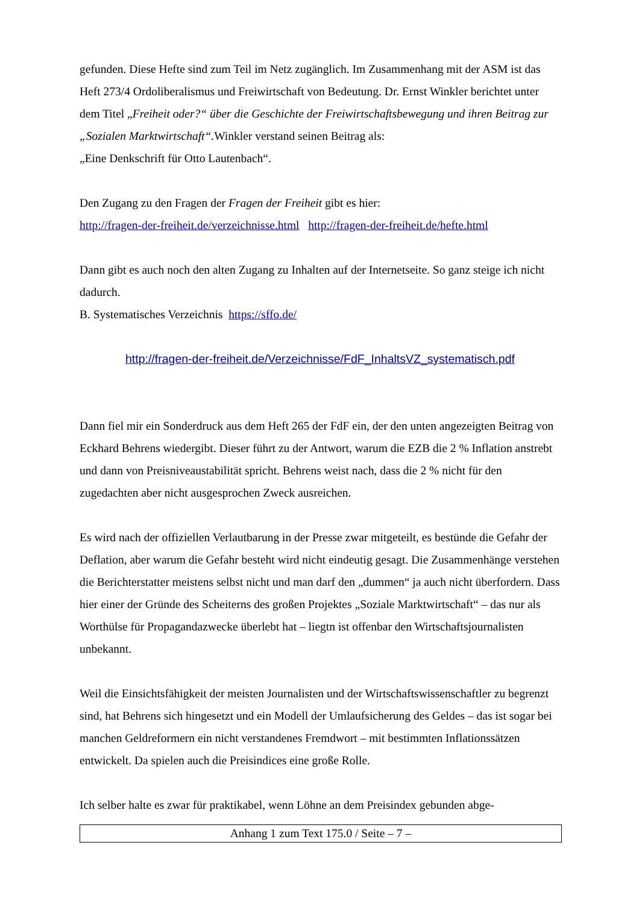gefunden. Diese Hefte sind zum Teil im Netz zugänglich. Im Zusammenhang mit der ASM ist das Heft 273/4 Ordoliberalismus und Freiwirtschaft von Bedeutung. Dr. Ernst Winkler berichtet unter dem Titel „Freiheit oder?“ über die Geschichte der Freiwirtschaftsbewegung und ihren Beitrag zur „Sozialen Marktwirtschaft“. Winkler verstand seinen Beitrag als:
„Eine Denkschrift für Otto Lautenbach“.
Den Zugang zu den Fragen der Fragen der Freiheit gibt es hier:
http://fragen-der-freiheit.de/verzeichnisse.html http://fragen-der-freiheit.de/hefte.html
Dann gibt es auch noch den alten Zugang zu Inhalten auf der Internetseite. So ganz steige ich nicht dadurch.
B. Systematisches Verzeichnis https://sffo.de/
http://fragen-der-freiheit.de/Verzeichnisse/FdF_InhaltsVZ_systematisch.pdf
Dann fiel mir ein Sonderdruck aus dem Heft 265 der FdF ein, der den unten angezeigten Beitrag von Eckhard Behrens wiedergibt. Dieser führt zu der Antwort, warum die EZB die 2 % Inflation anstrebt und dann von Preisniveaustabilität spricht. Behrens weist nach, dass die 2 % nicht für den zugedachten aber nicht ausgesprochen Zweck ausreichen.
Es wird nach der offiziellen Verlautbarung in der Presse zwar mitgeteilt, es bestünde die Gefahr der Deflation, aber warum die Gefahr besteht wird nicht eindeutig gesagt. Die Zusammenhänge verstehen die Berichterstatter meistens selbst nicht und man darf den „dummen“ ja auch nicht überfordern. Dass hier einer der Gründe des Scheiterns des großen Projektes „Soziale Marktwirtschaft“ – das nur als Worthülse für Propagandazwecke überlebt hat – liegtn ist offenbar den Wirtschaftsjournalisten unbekannt.
Weil die Einsichtsfähigkeit der meisten Journalisten und der Wirtschaftswissenschaftler zu begrenzt sind, hat Behrens sich hingesetzt und ein Modell der Umlaufsicherung des Geldes – das ist sogar bei manchen Geldreformern ein nicht verstandenes Fremdwort – mit bestimmten Inflationssätzen entwickelt. Da spielen auch die Preisindices eine große Rolle.
Ich selber halte es zwar für praktikabel, wenn Löhne an dem Preisindex gebunden abge-
Anhang 1 zum Text 175.0 / Seite – 7 –